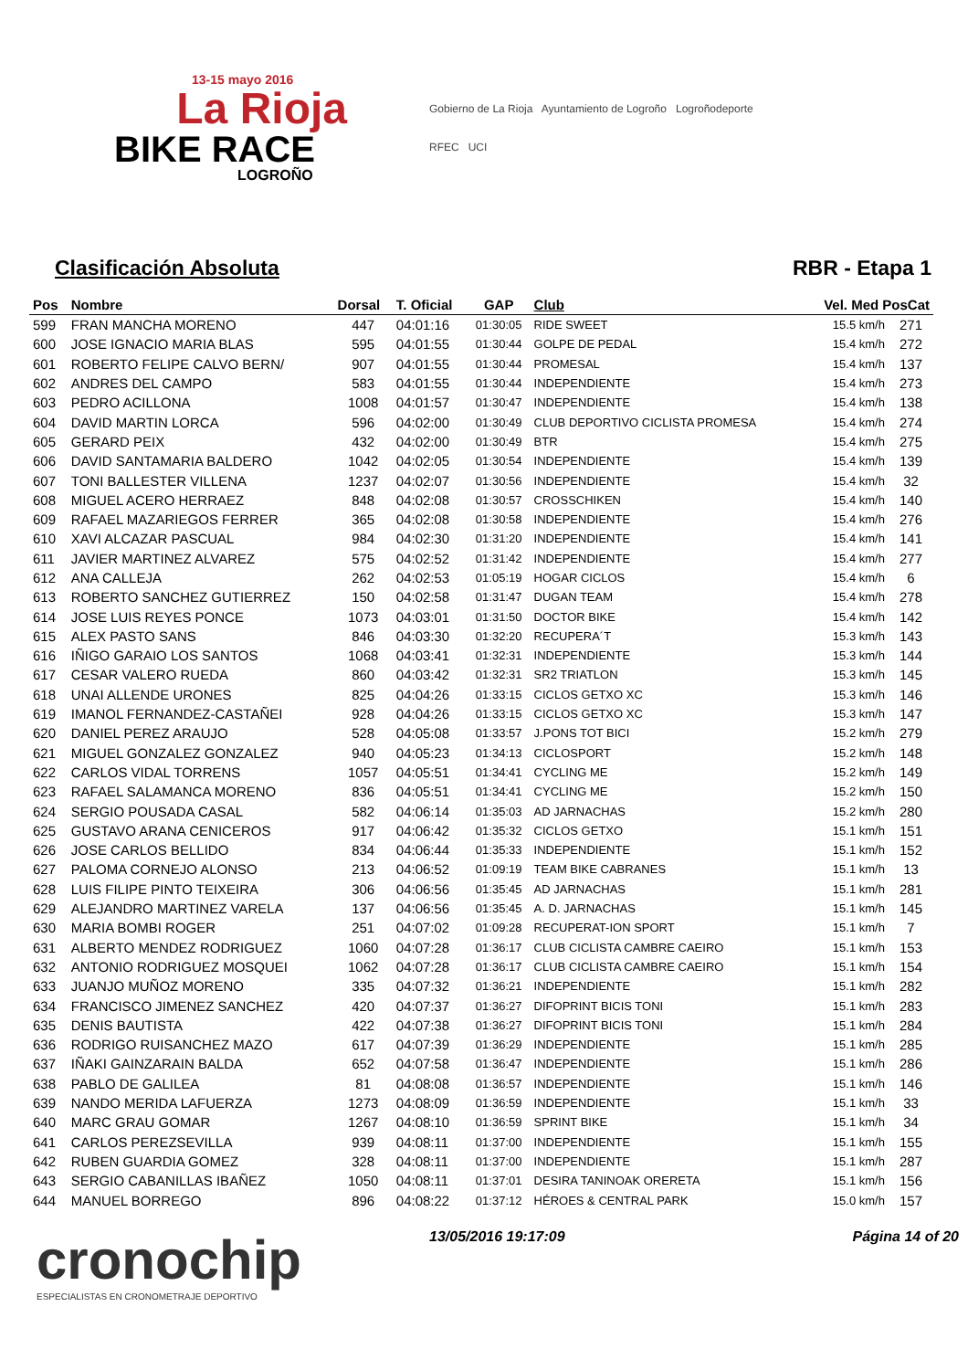13-15 mayo 2016
La Rioja
BIKE RACE
LOGROÑO
Gobierno de La Rioja Ayuntamiento de Logroño Logroñodeporte
RFEC UCI
Clasificación Absoluta RBR - Etapa 1
| Pos | Nombre | Dorsal | T. Oficial | GAP | Club | Vel. Med PosCat | |
| --- | --- | --- | --- | --- | --- | --- | --- |
| 599 | FRAN MANCHA MORENO | 447 | 04:01:16 | 01:30:05 | RIDE SWEET | 15.5 km/h | 271 |
| 600 | JOSE IGNACIO MARIA BLAS | 595 | 04:01:55 | 01:30:44 | GOLPE DE PEDAL | 15.4 km/h | 272 |
| 601 | ROBERTO FELIPE CALVO BERN/ | 907 | 04:01:55 | 01:30:44 | PROMESAL | 15.4 km/h | 137 |
| 602 | ANDRES DEL CAMPO | 583 | 04:01:55 | 01:30:44 | INDEPENDIENTE | 15.4 km/h | 273 |
| 603 | PEDRO ACILLONA | 1008 | 04:01:57 | 01:30:47 | INDEPENDIENTE | 15.4 km/h | 138 |
| 604 | DAVID MARTIN LORCA | 596 | 04:02:00 | 01:30:49 | CLUB DEPORTIVO CICLISTA PROMESA | 15.4 km/h | 274 |
| 605 | GERARD PEIX | 432 | 04:02:00 | 01:30:49 | BTR | 15.4 km/h | 275 |
| 606 | DAVID SANTAMARIA BALDERO | 1042 | 04:02:05 | 01:30:54 | INDEPENDIENTE | 15.4 km/h | 139 |
| 607 | TONI BALLESTER VILLENA | 1237 | 04:02:07 | 01:30:56 | INDEPENDIENTE | 15.4 km/h | 32 |
| 608 | MIGUEL ACERO HERRAEZ | 848 | 04:02:08 | 01:30:57 | CROSSCHIKEN | 15.4 km/h | 140 |
| 609 | RAFAEL MAZARIEGOS FERRER | 365 | 04:02:08 | 01:30:58 | INDEPENDIENTE | 15.4 km/h | 276 |
| 610 | XAVI ALCAZAR PASCUAL | 984 | 04:02:30 | 01:31:20 | INDEPENDIENTE | 15.4 km/h | 141 |
| 611 | JAVIER MARTINEZ ALVAREZ | 575 | 04:02:52 | 01:31:42 | INDEPENDIENTE | 15.4 km/h | 277 |
| 612 | ANA CALLEJA | 262 | 04:02:53 | 01:05:19 | HOGAR CICLOS | 15.4 km/h | 6 |
| 613 | ROBERTO SANCHEZ GUTIERREZ | 150 | 04:02:58 | 01:31:47 | DUGAN TEAM | 15.4 km/h | 278 |
| 614 | JOSE LUIS REYES PONCE | 1073 | 04:03:01 | 01:31:50 | DOCTOR BIKE | 15.4 km/h | 142 |
| 615 | ALEX PASTO SANS | 846 | 04:03:30 | 01:32:20 | RECUPERA´T | 15.3 km/h | 143 |
| 616 | IÑIGO GARAIO LOS SANTOS | 1068 | 04:03:41 | 01:32:31 | INDEPENDIENTE | 15.3 km/h | 144 |
| 617 | CESAR VALERO RUEDA | 860 | 04:03:42 | 01:32:31 | SR2 TRIATLON | 15.3 km/h | 145 |
| 618 | UNAI ALLENDE URONES | 825 | 04:04:26 | 01:33:15 | CICLOS GETXO XC | 15.3 km/h | 146 |
| 619 | IMANOL FERNANDEZ-CASTAÑEI | 928 | 04:04:26 | 01:33:15 | CICLOS GETXO XC | 15.3 km/h | 147 |
| 620 | DANIEL PEREZ ARAUJO | 528 | 04:05:08 | 01:33:57 | J.PONS TOT BICI | 15.2 km/h | 279 |
| 621 | MIGUEL GONZALEZ GONZALEZ | 940 | 04:05:23 | 01:34:13 | CICLOSPORT | 15.2 km/h | 148 |
| 622 | CARLOS VIDAL TORRENS | 1057 | 04:05:51 | 01:34:41 | CYCLING ME | 15.2 km/h | 149 |
| 623 | RAFAEL SALAMANCA MORENO | 836 | 04:05:51 | 01:34:41 | CYCLING ME | 15.2 km/h | 150 |
| 624 | SERGIO POUSADA CASAL | 582 | 04:06:14 | 01:35:03 | AD JARNACHAS | 15.2 km/h | 280 |
| 625 | GUSTAVO ARANA CENICEROS | 917 | 04:06:42 | 01:35:32 | CICLOS GETXO | 15.1 km/h | 151 |
| 626 | JOSE CARLOS BELLIDO | 834 | 04:06:44 | 01:35:33 | INDEPENDIENTE | 15.1 km/h | 152 |
| 627 | PALOMA CORNEJO ALONSO | 213 | 04:06:52 | 01:09:19 | TEAM BIKE CABRANES | 15.1 km/h | 13 |
| 628 | LUIS FILIPE PINTO TEIXEIRA | 306 | 04:06:56 | 01:35:45 | AD JARNACHAS | 15.1 km/h | 281 |
| 629 | ALEJANDRO MARTINEZ VARELA | 137 | 04:06:56 | 01:35:45 | A. D. JARNACHAS | 15.1 km/h | 145 |
| 630 | MARIA BOMBI ROGER | 251 | 04:07:02 | 01:09:28 | RECUPERAT-ION SPORT | 15.1 km/h | 7 |
| 631 | ALBERTO MENDEZ RODRIGUEZ | 1060 | 04:07:28 | 01:36:17 | CLUB CICLISTA CAMBRE CAEIRO | 15.1 km/h | 153 |
| 632 | ANTONIO RODRIGUEZ MOSQUEI | 1062 | 04:07:28 | 01:36:17 | CLUB CICLISTA CAMBRE CAEIRO | 15.1 km/h | 154 |
| 633 | JUANJO MUÑOZ MORENO | 335 | 04:07:32 | 01:36:21 | INDEPENDIENTE | 15.1 km/h | 282 |
| 634 | FRANCISCO JIMENEZ SANCHEZ | 420 | 04:07:37 | 01:36:27 | DIFOPRINT BICIS TONI | 15.1 km/h | 283 |
| 635 | DENIS BAUTISTA | 422 | 04:07:38 | 01:36:27 | DIFOPRINT BICIS TONI | 15.1 km/h | 284 |
| 636 | RODRIGO RUISANCHEZ MAZO | 617 | 04:07:39 | 01:36:29 | INDEPENDIENTE | 15.1 km/h | 285 |
| 637 | IÑAKI GAINZARAIN BALDA | 652 | 04:07:58 | 01:36:47 | INDEPENDIENTE | 15.1 km/h | 286 |
| 638 | PABLO DE GALILEA | 81 | 04:08:08 | 01:36:57 | INDEPENDIENTE | 15.1 km/h | 146 |
| 639 | NANDO MERIDA LAFUERZA | 1273 | 04:08:09 | 01:36:59 | INDEPENDIENTE | 15.1 km/h | 33 |
| 640 | MARC GRAU GOMAR | 1267 | 04:08:10 | 01:36:59 | SPRINT BIKE | 15.1 km/h | 34 |
| 641 | CARLOS PEREZSEVILLA | 939 | 04:08:11 | 01:37:00 | INDEPENDIENTE | 15.1 km/h | 155 |
| 642 | RUBEN GUARDIA GOMEZ | 328 | 04:08:11 | 01:37:00 | INDEPENDIENTE | 15.1 km/h | 287 |
| 643 | SERGIO CABANILLAS IBAÑEZ | 1050 | 04:08:11 | 01:37:01 | DESIRA TANINOAK ORERETA | 15.1 km/h | 156 |
| 644 | MANUEL BORREGO | 896 | 04:08:22 | 01:37:12 | HÉROES & CENTRAL PARK | 15.0 km/h | 157 |
cronochip
ESPECIALISTAS EN CRONOMETRAJE DEPORTIVO
13/05/2016 19:17:09 Página 14 of 20